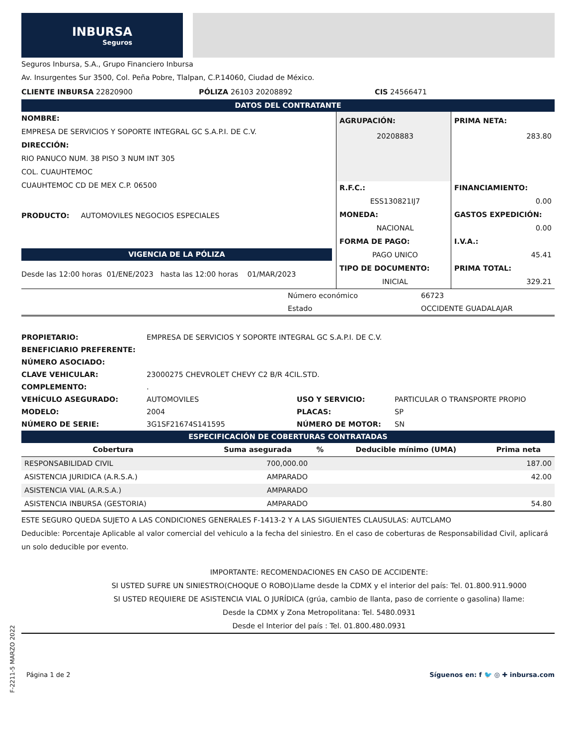INBURSA
Seguros
Seguros Inbursa, S.A., Grupo Financiero Inbursa
Av. Insurgentes Sur 3500, Col. Peña Pobre, Tlalpan, C.P.14060, Ciudad de México.
CLIENTE INBURSA 22820900 PÓLIZA 26103 20208892 CIS 24566471
DATOS DEL CONTRATANTE
NOMBRE:
EMPRESA DE SERVICIOS Y SOPORTE INTEGRAL GC S.A.P.I. DE C.V.
DIRECCIÓN:
RIO PANUCO NUM. 38 PISO 3 NUM INT 305
COL. CUAUHTEMOC
CUAUHTEMOC CD DE MEX C.P. 06500
PRODUCTO: AUTOMOVILES NEGOCIOS ESPECIALES
VIGENCIA DE LA PÓLIZA
Desde las 12:00 horas 01/ENE/2023 hasta las 12:00 horas 01/MAR/2023
AGRUPACIÓN:
20208883
R.F.C.:
ESS130821IJ7
MONEDA:
NACIONAL
FORMA DE PAGO:
PAGO UNICO
TIPO DE DOCUMENTO:
INICIAL
PRIMA NETA:
283.80
FINANCIAMIENTO:
0.00
GASTOS EXPEDICIÓN:
0.00
I.V.A.:
45.41
PRIMA TOTAL:
329.21
Número económico 66723
Estado OCCIDENTE GUADALAJAR
| PROPIETARIO: | EMPRESA DE SERVICIOS Y SOPORTE INTEGRAL GC S.A.P.I. DE C.V. | | |
| BENEFICIARIO PREFERENTE: | | | |
| NÚMERO ASOCIADO: | | | |
| CLAVE VEHICULAR: | 23000275 CHEVROLET CHEVY C2 B/R 4CIL.STD. | | |
| COMPLEMENTO: | . | | |
| VEHÍCULO ASEGURADO: | AUTOMOVILES | USO Y SERVICIO: | PARTICULAR O TRANSPORTE PROPIO |
| MODELO: | 2004 | PLACAS: | SP |
| NÚMERO DE SERIE: | 3G1SF21674S141595 | NÚMERO DE MOTOR: | SN |
ESPECIFICACIÓN DE COBERTURAS CONTRATADAS
| Cobertura | Suma asegurada | % | Deducible mínimo (UMA) | Prima neta |
| --- | --- | --- | --- | --- |
| RESPONSABILIDAD CIVIL | 700,000.00 | | | 187.00 |
| ASISTENCIA JURIDICA (A.R.S.A.) | AMPARADO | | | 42.00 |
| ASISTENCIA VIAL (A.R.S.A.) | AMPARADO | | | |
| ASISTENCIA INBURSA (GESTORIA) | AMPARADO | | | 54.80 |
ESTE SEGURO QUEDA SUJETO A LAS CONDICIONES GENERALES F-1413-2 Y A LAS SIGUIENTES CLAUSULAS: AUTCLAMO
Deducible: Porcentaje Aplicable al valor comercial del vehiculo a la fecha del siniestro. En el caso de coberturas de Responsabilidad Civil, aplicará un solo deducible por evento.
IMPORTANTE: RECOMENDACIONES EN CASO DE ACCIDENTE:
SI USTED SUFRE UN SINIESTRO(CHOQUE O ROBO)Llame desde la CDMX y el interior del país: Tel. 01.800.911.9000
SI USTED REQUIERE DE ASISTENCIA VIAL O JURÍDICA (grúa, cambio de llanta, paso de corriente o gasolina) llame:
Desde la CDMX y Zona Metropolitana: Tel. 5480.0931
Desde el Interior del país : Tel. 01.800.480.0931
Página 1 de 2 Síguenos en: f 🐦 ◎ ✚ inbursa.com
F-2211-5 MARZO 2022